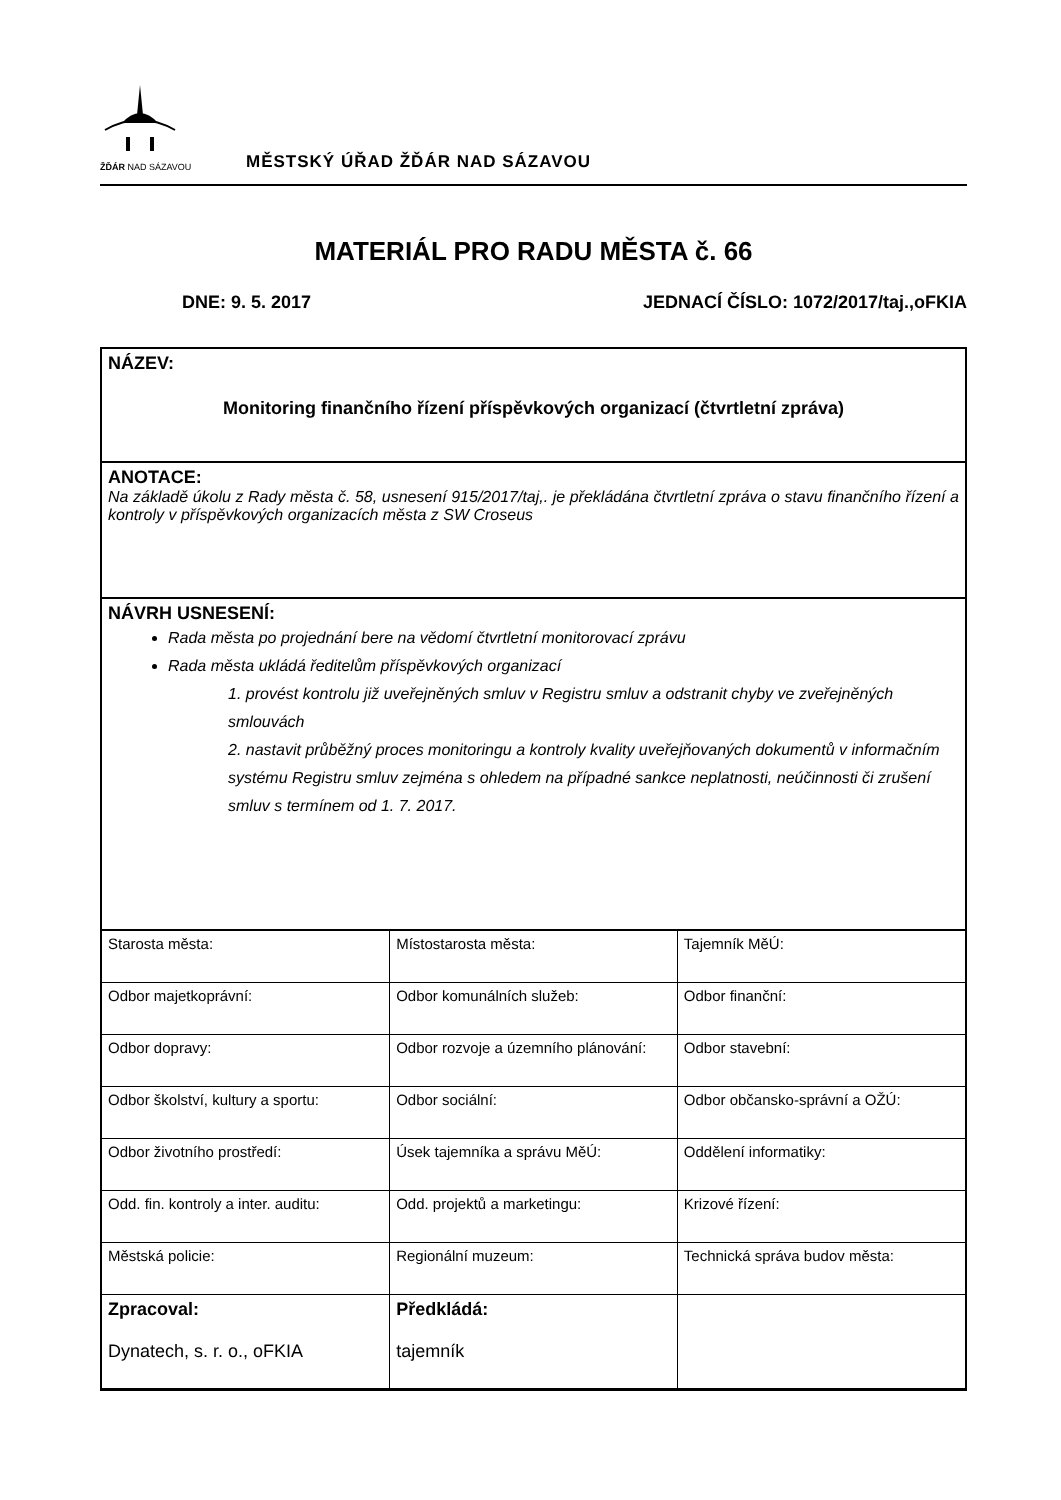ŽĎÁR NAD SÁZAVOU
MĚSTSKÝ ÚŘAD ŽĎÁR NAD SÁZAVOU
MATERIÁL PRO RADU MĚSTA č. 66
DNE: 9. 5. 2017 JEDNACÍ ČÍSLO: 1072/2017/taj.,oFKIA
NÁZEV:
Monitoring finančního řízení příspěvkových organizací (čtvrtletní zpráva)
ANOTACE:
Na základě úkolu z Rady města č. 58, usnesení 915/2017/taj,. je překládána čtvrtletní zpráva o stavu finančního řízení a kontroly v příspěvkových organizacích města z SW Croseus
NÁVRH USNESENÍ:
Rada města po projednání bere na vědomí čtvrtletní monitorovací zprávu
Rada města ukládá ředitelům příspěvkových organizací
1. provést kontrolu již uveřejněných smluv v Registru smluv a odstranit chyby ve zveřejněných smlouvách
2. nastavit průběžný proces monitoringu a kontroly kvality uveřejňovaných dokumentů v informačním systému Registru smluv zejména s ohledem na případné sankce neplatnosti, neúčinnosti či zrušení smluv s termínem od 1. 7. 2017.
| Starosta města: | Místostarosta města: | Tajemník MěÚ: |
| Odbor majetkoprávní: | Odbor komunálních služeb: | Odbor finanční: |
| Odbor dopravy: | Odbor rozvoje a územního plánování: | Odbor stavební: |
| Odbor školství, kultury a sportu: | Odbor sociální: | Odbor občansko-správní a OŽÚ: |
| Odbor životního prostředí: | Úsek tajemníka a správu MěÚ: | Oddělení informatiky: |
| Odd. fin. kontroly a inter. auditu: | Odd. projektů a marketingu: | Krizové řízení: |
| Městská policie: | Regionální muzeum: | Technická správa budov města: |
| Zpracoval: Dynatech, s. r. o., oFKIA | Předkládá: tajemník | |